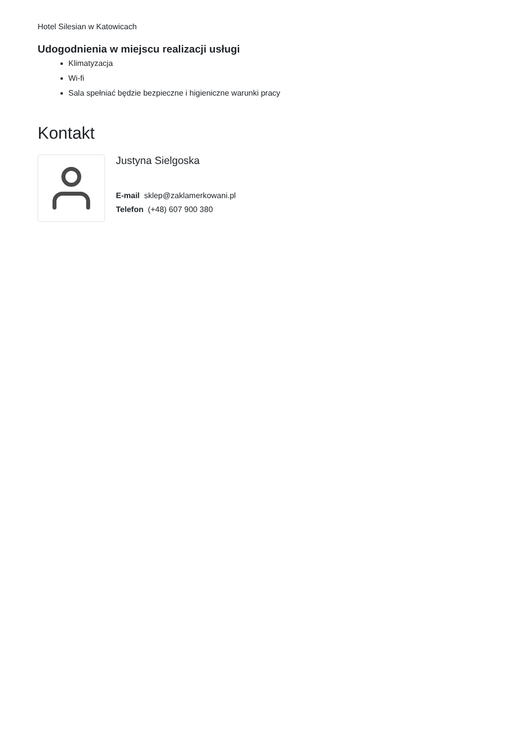Hotel Silesian w Katowicach
Udogodnienia w miejscu realizacji usługi
Klimatyzacja
Wi-fi
Sala spełniać będzie bezpieczne i higieniczne warunki pracy
Kontakt
Justyna Sielgoska
E-mail sklep@zaklamerkowani.pl
Telefon (+48) 607 900 380